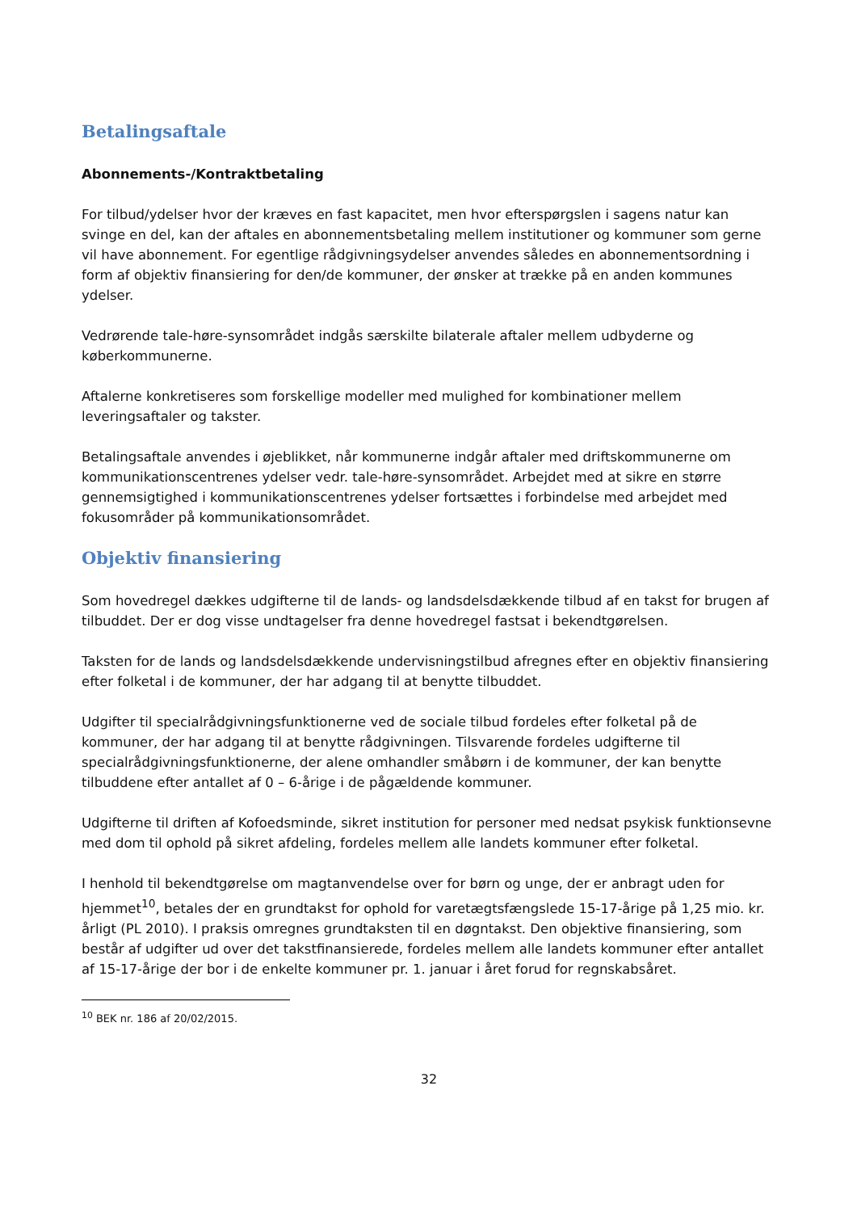Betalingsaftale
Abonnements-/Kontraktbetaling
For tilbud/ydelser hvor der kræves en fast kapacitet, men hvor efterspørgslen i sagens natur kan svinge en del, kan der aftales en abonnementsbetaling mellem institutioner og kommuner som gerne vil have abonnement. For egentlige rådgivningsydelser anvendes således en abonnementsordning i form af objektiv finansiering for den/de kommuner, der ønsker at trække på en anden kommunes ydelser.
Vedrørende tale-høre-synsområdet indgås særskilte bilaterale aftaler mellem udbyderne og køberkommunerne.
Aftalerne konkretiseres som forskellige modeller med mulighed for kombinationer mellem leveringsaftaler og takster.
Betalingsaftale anvendes i øjeblikket, når kommunerne indgår aftaler med driftskommunerne om kommunikationscentrenes ydelser vedr. tale-høre-synsområdet. Arbejdet med at sikre en større gennemsigtighed i kommunikationscentrenes ydelser fortsættes i forbindelse med arbejdet med fokusområder på kommunikationsområdet.
Objektiv finansiering
Som hovedregel dækkes udgifterne til de lands- og landsdelsdækkende tilbud af en takst for brugen af tilbuddet. Der er dog visse undtagelser fra denne hovedregel fastsat i bekendtgørelsen.
Taksten for de lands og landsdelsdækkende undervisningstilbud afregnes efter en objektiv finansiering efter folketal i de kommuner, der har adgang til at benytte tilbuddet.
Udgifter til specialrådgivningsfunktionerne ved de sociale tilbud fordeles efter folketal på de kommuner, der har adgang til at benytte rådgivningen. Tilsvarende fordeles udgifterne til specialrådgivningsfunktionerne, der alene omhandler småbørn i de kommuner, der kan benytte tilbuddene efter antallet af 0 – 6-årige i de pågældende kommuner.
Udgifterne til driften af Kofoedsminde, sikret institution for personer med nedsat psykisk funktionsevne med dom til ophold på sikret afdeling, fordeles mellem alle landets kommuner efter folketal.
I henhold til bekendtgørelse om magtanvendelse over for børn og unge, der er anbragt uden for hjemmet<sup>10</sup>, betales der en grundtakst for ophold for varetægtsfængslede 15-17-årige på 1,25 mio. kr. årligt (PL 2010). I praksis omregnes grundtaksten til en døgntakst. Den objektive finansiering, som består af udgifter ud over det takstfinansierede, fordeles mellem alle landets kommuner efter antallet af 15-17-årige der bor i de enkelte kommuner pr. 1. januar i året forud for regnskabsåret.
<sup>10</sup> BEK nr. 186 af 20/02/2015.
32